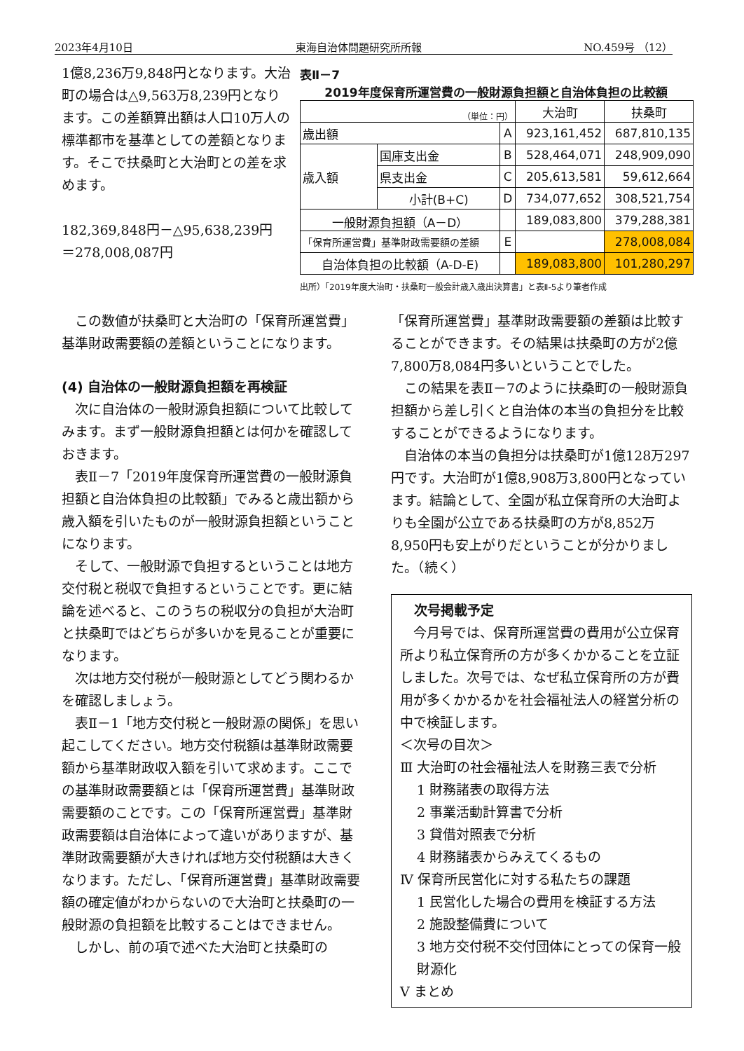2023年4月10日 東海自治体問題研究所所報 NO.459号 （12）
1億8,236万9,848円となります。大治町の場合は△9,563万8,239円となります。この差額算出額は人口10万人の標準都市を基準としての差額となります。そこで扶桑町と大治町との差を求めます。
182,369,848円－△95,638,239円
＝278,008,087円
表Ⅱ－7
2019年度保育所運営費の一般財源負担額と自治体負担の比較額
| （単位：円） | | | 大治町 | 扶桑町 |
| --- | --- | --- | --- | --- |
| 歳出額 | | A | 923,161,452 | 687,810,135 |
| 歳入額 | 国庫支出金 | B | 528,464,071 | 248,909,090 |
| | 県支出金 | C | 205,613,581 | 59,612,664 |
| | 小計(B+C) | D | 734,077,652 | 308,521,754 |
| 一般財源負担額（A－D） | | | 189,083,800 | 379,288,381 |
| 「保育所運営費」基準財政需要額の差額 | | E | | 278,008,084 |
| 自治体負担の比較額（A-D-E) | | | 189,083,800 | 101,280,297 |
出所）「2019年度大治町・扶桑町一般会計歳入歳出決算書」と表Ⅱ-5より筆者作成
この数値が扶桑町と大治町の「保育所運営費」基準財政需要額の差額ということになります。
(4) 自治体の一般財源負担額を再検証
次に自治体の一般財源負担額について比較してみます。まず一般財源負担額とは何かを確認しておきます。
表Ⅱ－7「2019年度保育所運営費の一般財源負担額と自治体負担の比較額」でみると歳出額から歳入額を引いたものが一般財源負担額ということになります。
そして、一般財源で負担するということは地方交付税と税収で負担するということです。更に結論を述べると、このうちの税収分の負担が大治町と扶桑町ではどちらが多いかを見ることが重要になります。
次は地方交付税が一般財源としてどう関わるかを確認しましょう。
表Ⅱ－1「地方交付税と一般財源の関係」を思い起こしてください。地方交付税額は基準財政需要額から基準財政収入額を引いて求めます。ここでの基準財政需要額とは「保育所運営費」基準財政需要額のことです。この「保育所運営費」基準財政需要額は自治体によって違いがありますが、基準財政需要額が大きければ地方交付税額は大きくなります。ただし、「保育所運営費」基準財政需要額の確定値がわからないので大治町と扶桑町の一般財源の負担額を比較することはできません。
しかし、前の項で述べた大治町と扶桑町の
「保育所運営費」基準財政需要額の差額は比較することができます。その結果は扶桑町の方が2億7,800万8,084円多いということでした。
この結果を表Ⅱ－7のように扶桑町の一般財源負担額から差し引くと自治体の本当の負担分を比較することができるようになります。
自治体の本当の負担分は扶桑町が1億128万297円です。大治町が1億8,908万3,800円となっています。結論として、全園が私立保育所の大治町よりも全園が公立である扶桑町の方が8,852万8,950円も安上がりだということが分かりました。（続く）
次号掲載予定
今月号では、保育所運営費の費用が公立保育所より私立保育所の方が多くかかることを立証しました。次号では、なぜ私立保育所の方が費用が多くかかるかを社会福祉法人の経営分析の中で検証します。
＜次号の目次＞
Ⅲ 大治町の社会福祉法人を財務三表で分析
1 財務諸表の取得方法
2 事業活動計算書で分析
3 貸借対照表で分析
4 財務諸表からみえてくるもの
Ⅳ 保育所民営化に対する私たちの課題
1 民営化した場合の費用を検証する方法
2 施設整備費について
3 地方交付税不交付団体にとっての保育一般財源化
Ⅴ まとめ